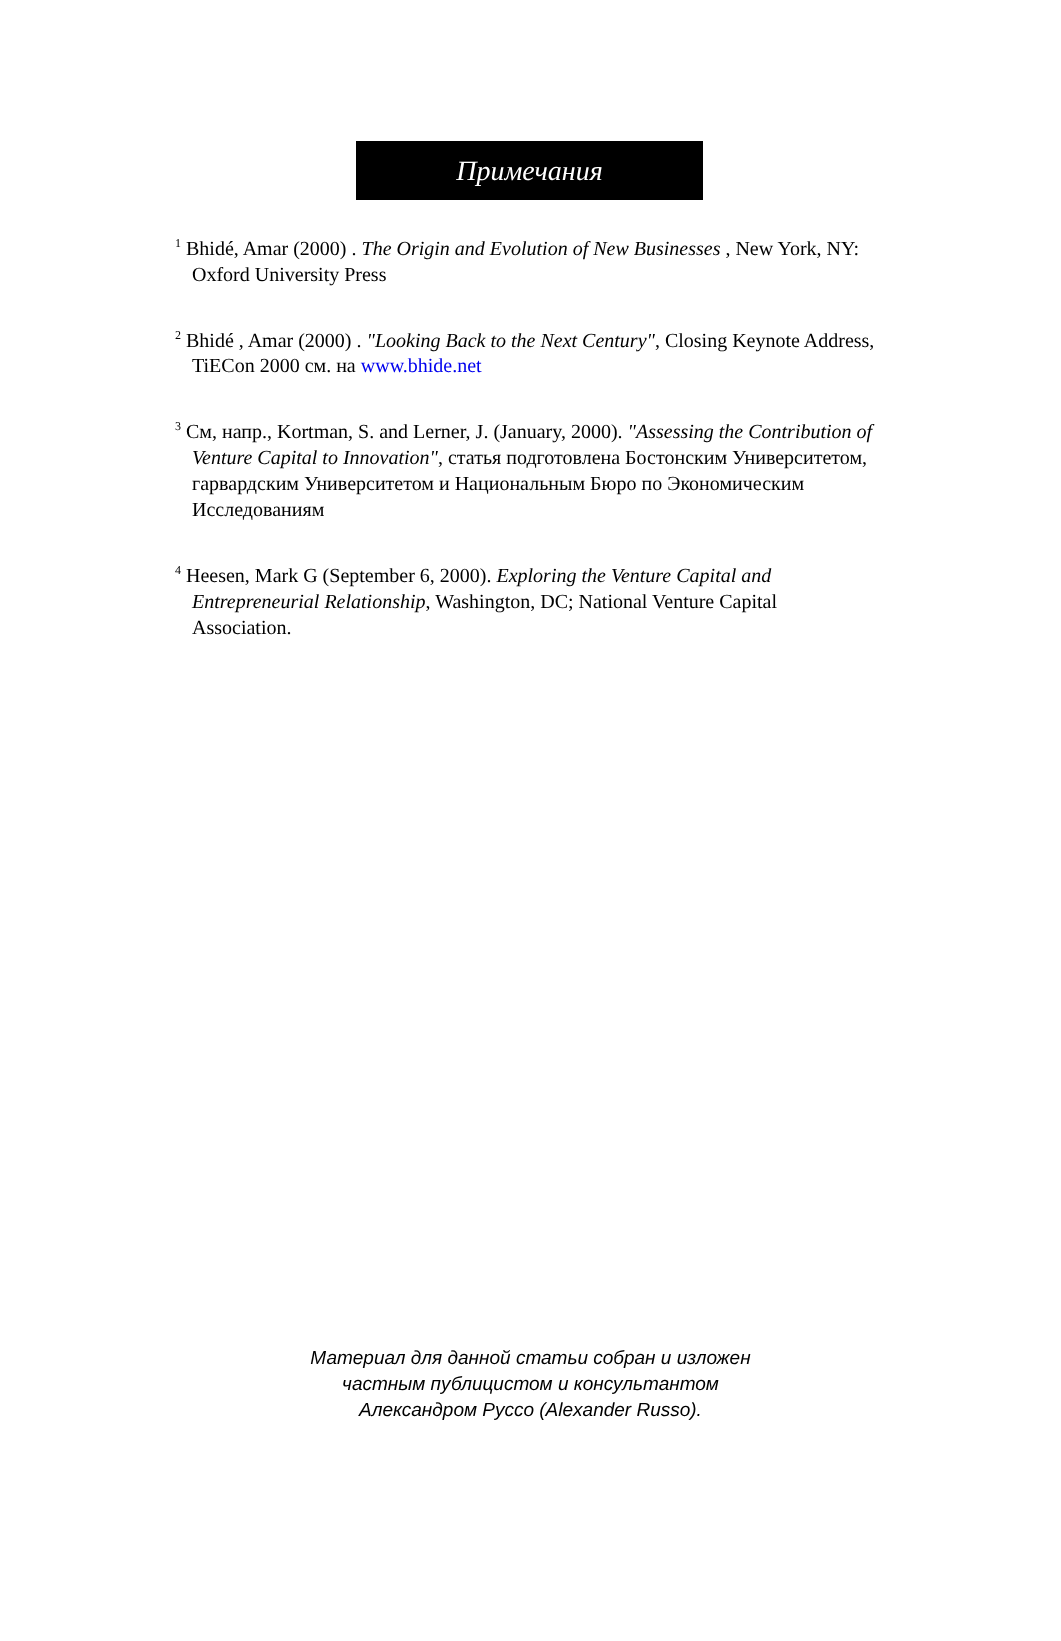Примечания
<sup>1</sup> Bhidé, Amar (2000) . The Origin and Evolution of New Businesses , New York, NY: Oxford University Press
<sup>2</sup> Bhidé , Amar (2000) . "Looking Back to the Next Century", Closing Keynote Address, TiECon 2000 см. на www.bhide.net
<sup>3</sup> См, напр., Kortman, S. and Lerner, J. (January, 2000). "Assessing the Contribution of Venture Capital to Innovation", статья подготовлена Бостонским Университетом, гарвардским Университетом и Национальным Бюро по Экономическим Исследованиям
<sup>4</sup> Heesen, Mark G (September 6, 2000). Exploring the Venture Capital and Entrepreneurial Relationship, Washington, DC; National Venture Capital Association.
Материал для данной статьи собран и изложен
частным публицистом и консультантом
Александром Руссо (Alexander Russo).